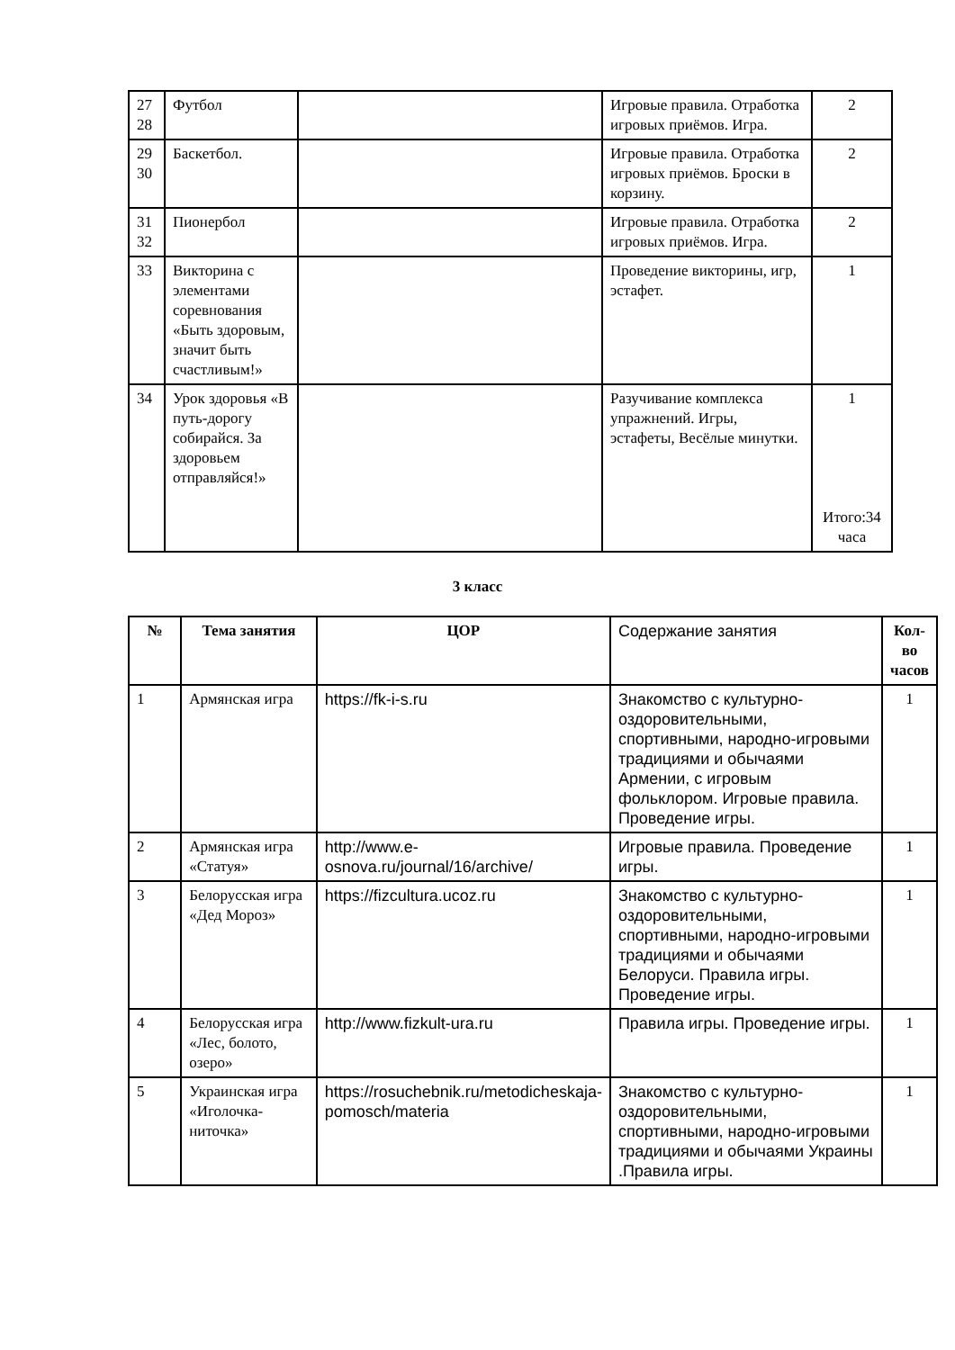| 27 28 | Футбол | | Игровые правила. Отработка игровых приёмов. Игра. | 2 |
| 29 30 | Баскетбол. | | Игровые правила. Отработка игровых приёмов. Броски в корзину. | 2 |
| 31 32 | Пионербол | | Игровые правила. Отработка игровых приёмов. Игра. | 2 |
| 33 | Викторина с элементами соревнования «Быть здоровым, значит быть счастливым!» | | Проведение викторины, игр, эстафет. | 1 |
| 34 | Урок здоровья «В путь-дорогу собирайся. За здоровьем отправляйся!» | | Разучивание комплекса упражнений. Игры, эстафеты, Весёлые минутки. | 1 Итого:34 часа |
3 класс
| № | Тема занятия | ЦОР | Содержание занятия | Кол-во часов |
| 1 | Армянская игра | https://fk-i-s.ru | Знакомство с культурно-оздоровительными, спортивными, народно-игровыми традициями и обычаями Армении, с игровым фольклором. Игровые правила. Проведение игры. | 1 |
| 2 | Армянская игра «Статуя» | http://www.e-osnova.ru/journal/16/archive/ | Игровые правила. Проведение игры. | 1 |
| 3 | Белорусская игра «Дед Мороз» | https://fizcultura.ucoz.ru | Знакомство с культурно-оздоровительными, спортивными, народно-игровыми традициями и обычаями Белоруси. Правила игры. Проведение игры. | 1 |
| 4 | Белорусская игра «Лес, болото, озеро» | http://www.fizkult-ura.ru | Правила игры. Проведение игры. | 1 |
| 5 | Украинская игра «Иголочка-ниточка» | https://rosuchebnik.ru/metodicheskaja-pomosch/materia | Знакомство с культурно-оздоровительными, спортивными, народно-игровыми традициями и обычаями Украины .Правила игры. | 1 |